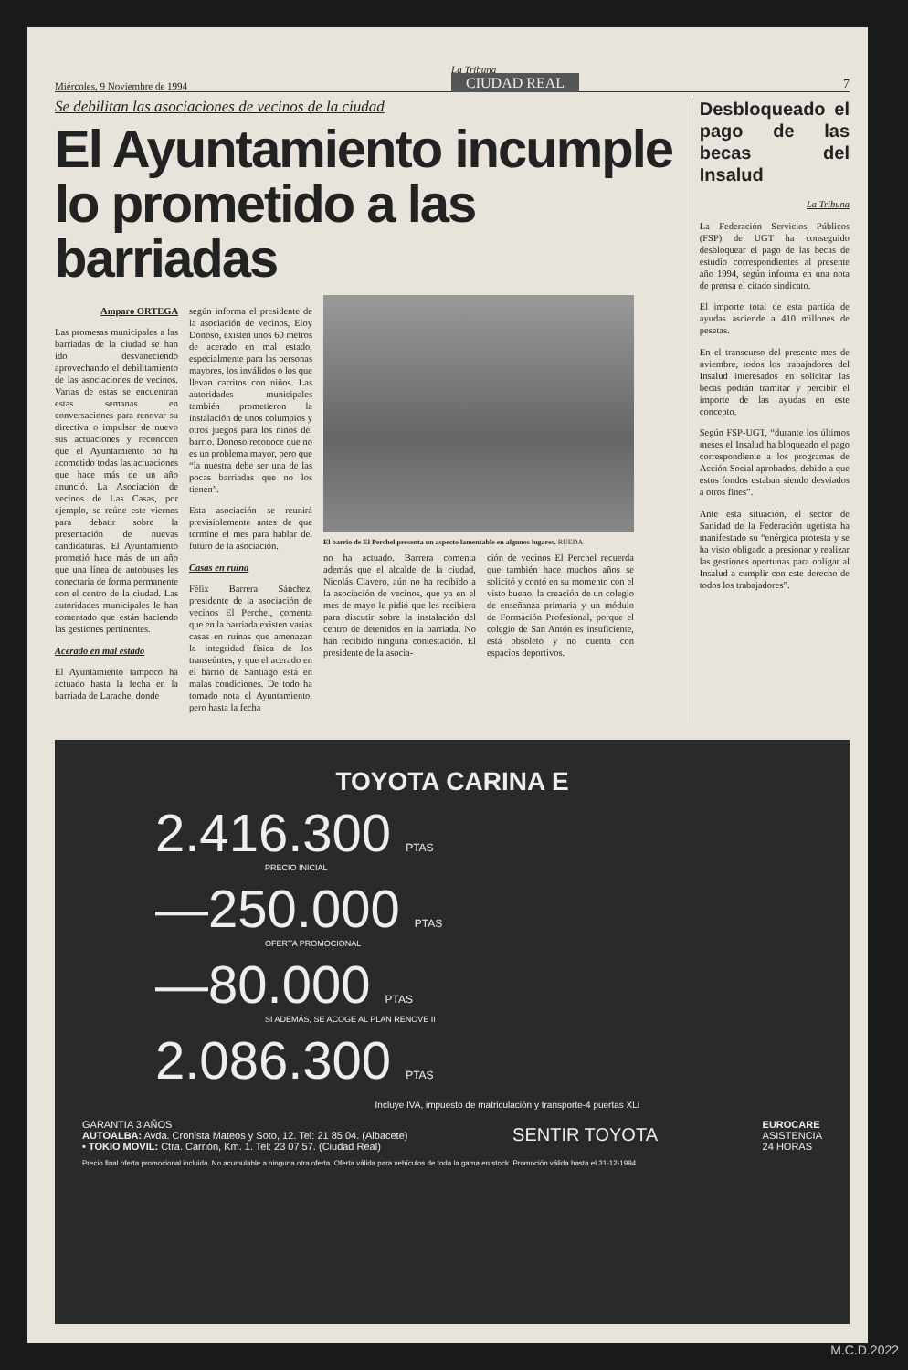Miércoles, 9 Noviembre de 1994 La Tribuna
CIUDAD REAL 7
Se debilitan las asociaciones de vecinos de la ciudad
El Ayuntamiento incumple lo prometido a las barriadas
Amparo ORTEGA
Las promesas municipales a las barriadas de la ciudad se han ido desvaneciendo aprovechando el debilitamiento de las asociaciones de vecinos. Varias de estas se encuentran estas semanas en conversaciones para renovar su directiva o impulsar de nuevo sus actuaciones y reconocen que el Ayuntamiento no ha acometido todas las actuaciones que hace más de un año anunció. La Asociación de vecinos de Las Casas, por ejemplo, se reúne este viernes para debatir sobre la presentación de nuevas candidaturas. El Ayuntamiento prometió hace más de un año que una línea de autobuses les conectaría de forma permanente con el centro de la ciudad. Las autoridades municipales le han comentado que están haciendo las gestiones pertinentes.
Acerado en mal estado
El Ayuntamiento tampoco ha actuado hasta la fecha en la barriada de Larache, donde
según informa el presidente de la asociación de vecinos, Eloy Donoso, existen unos 60 metros de acerado en mal estado, especialmente para las personas mayores, los inválidos o los que llevan carritos con niños. Las autoridades municipales también prometieron la instalación de unos columpios y otros juegos para los niños del barrio. Donoso reconoce que no es un problema mayor, pero que “la nuestra debe ser una de las pocas barriadas que no los tienen”.
Esta asociación se reunirá previsiblemente antes de que termine el mes para hablar del futuro de la asociación.
Casas en ruina
Félix Barrera Sánchez, presidente de la asociación de vecinos El Perchel, comenta que en la barriada existen varias casas en ruinas que amenazan la integridad física de los transeúntes, y que el acerado en el barrio de Santiago está en malas condiciones. De todo ha tomado nota el Ayuntamiento, pero hasta la fecha
El barrio de El Perchel presenta un aspecto lamentable en algunos lugares. RUEDA
no ha actuado. Barrera comenta además que el alcalde de la ciudad, Nicolás Clavero, aún no ha recibido a la asociación de vecinos, que ya en el mes de mayo le pidió que les recibiera para discutir sobre la instalación del centro de detenidos en la barriada. No han recibido ninguna contestación. El presidente de la asocia-
ción de vecinos El Perchel recuerda que también hace muchos años se solicitó y contó en su momento con el visto bueno, la creación de un colegio de enseñanza primaria y un módulo de Formación Profesional, porque el colegio de San Antón es insuficiente, está obsoleto y no cuenta con espacios deportivos.
Desbloqueado el pago de las becas del Insalud
La Tribuna
La Federación Servicios Públicos (FSP) de UGT ha conseguido desbloquear el pago de las becas de estudio correspondientes al presente año 1994, según informa en una nota de prensa el citado sindicato.
El importe total de esta partida de ayudas asciende a 410 millones de pesetas.
En el transcurso del presente mes de nviembre, todos los trabajadores del Insalud interesados en solicitar las becas podrán tramitar y percibir el importe de las ayudas en este concepto.
Según FSP-UGT, “durante los últimos meses el Insalud ha bloqueado el pago correspondiente a los programas de Acción Social aprobados, debido a que estos fondos estaban siendo desviados a otros fines”.
Ante esta situación, el sector de Sanidad de la Federación ugetista ha manifestado su “enérgica protesta y se ha visto obligado a presionar y realizar las gestiones oportunas para obligar al Insalud a cumplir con este derecho de todos los trabajadores”.
TOYOTA CARINA E
2.416.300 PTAS
PRECIO INICIAL
—250.000 PTAS
OFERTA PROMOCIONAL
—80.000 PTAS
SI ADEMÁS, SE ACOGE AL PLAN RENOVE II
2.086.300 PTAS
Incluye IVA, impuesto de matriculación y transporte-4 puertas XLi
GARANTIA 3 AÑOS
AUTOALBA: Avda. Cronista Mateos y Soto, 12. Tel: 21 85 04. (Albacete)
• TOKIO MOVIL: Ctra. Carrión, Km. 1. Tel: 23 07 57. (Ciudad Real)
SENTIR TOYOTA
EUROCARE
ASISTENCIA
24 HORAS
Precio final oferta promocional incluida. No acumulable a ninguna otra oferta. Oferta válida para vehículos de toda la gama en stock. Promoción válida hasta el 31-12-1994
M.C.D.2022